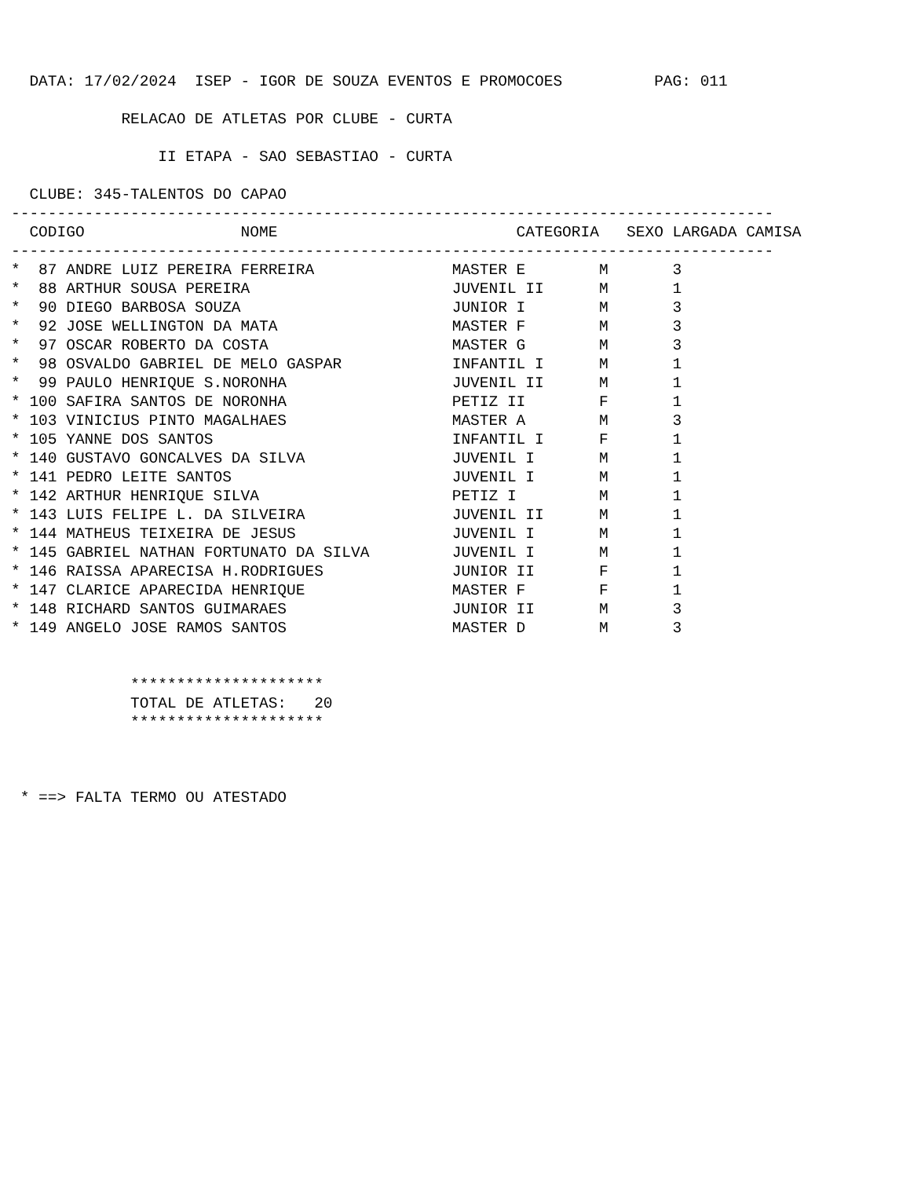DATA: 17/02/2024  ISEP - IGOR DE SOUZA EVENTOS E PROMOCOES          PAG: 011

            RELACAO DE ATLETAS POR CLUBE - CURTA

                II ETAPA - SAO SEBASTIAO - CURTA

  CLUBE: 345-TALENTOS DO CAPAO
-----------------------------------------------------------------------------------
  CODIGO                 NOME                          CATEGORIA   SEXO LARGADA CAMISA
-----------------------------------------------------------------------------------
*  87 ANDRE LUIZ PEREIRA FERREIRA               MASTER E        M       3
*  88 ARTHUR SOUSA PEREIRA                      JUVENIL II      M       1
*  90 DIEGO BARBOSA SOUZA                       JUNIOR I        M       3
*  92 JOSE WELLINGTON DA MATA                   MASTER F        M       3
*  97 OSCAR ROBERTO DA COSTA                    MASTER G        M       3
*  98 OSVALDO GABRIEL DE MELO GASPAR            INFANTIL I      M       1
*  99 PAULO HENRIQUE S.NORONHA                  JUVENIL II      M       1
* 100 SAFIRA SANTOS DE NORONHA                  PETIZ II        F       1
* 103 VINICIUS PINTO MAGALHAES                  MASTER A        M       3
* 105 YANNE DOS SANTOS                          INFANTIL I      F       1
* 140 GUSTAVO GONCALVES DA SILVA                JUVENIL I       M       1
* 141 PEDRO LEITE SANTOS                        JUVENIL I       M       1
* 142 ARTHUR HENRIQUE SILVA                     PETIZ I         M       1
* 143 LUIS FELIPE L. DA SILVEIRA                JUVENIL II      M       1
* 144 MATHEUS TEIXEIRA DE JESUS                 JUVENIL I       M       1
* 145 GABRIEL NATHAN FORTUNATO DA SILVA         JUVENIL I       M       1
* 146 RAISSA APARECISA H.RODRIGUES              JUNIOR II       F       1
* 147 CLARICE APARECIDA HENRIQUE                MASTER F        F       1
* 148 RICHARD SANTOS GUIMARAES                  JUNIOR II       M       3
* 149 ANGELO JOSE RAMOS SANTOS                  MASTER D        M       3


             *********************
             TOTAL DE ATLETAS:   20
             *********************



 * ==> FALTA TERMO OU ATESTADO